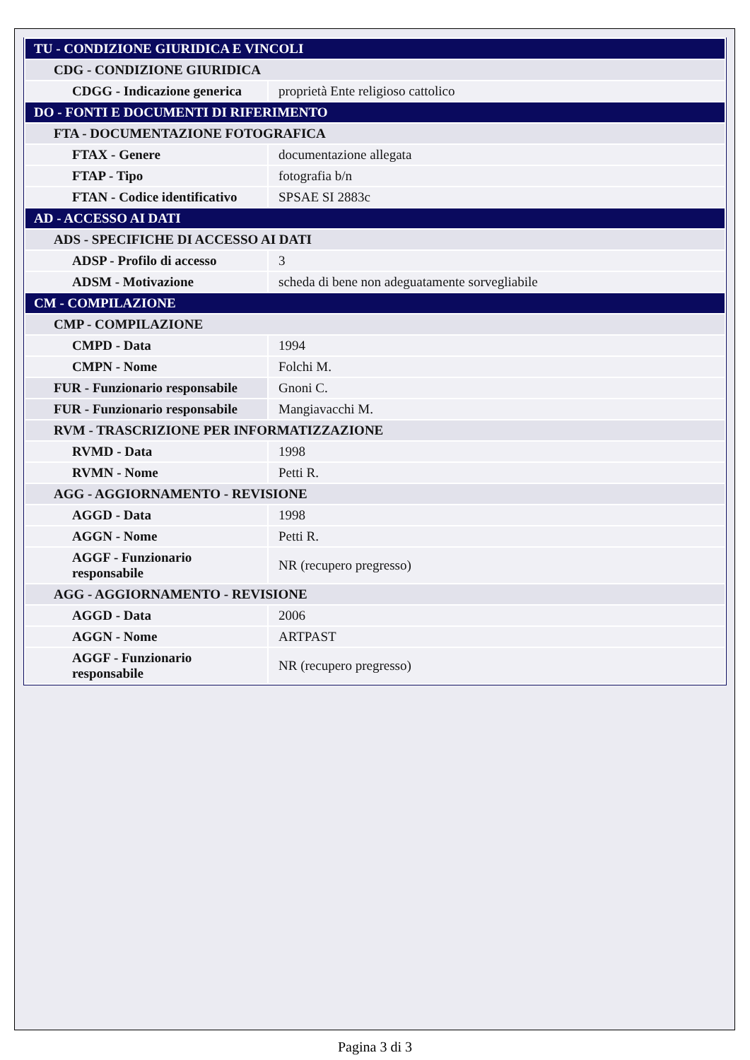| TU - CONDIZIONE GIURIDICA E VINCOLI | |
| CDG - CONDIZIONE GIURIDICA | |
| CDGG - Indicazione generica | proprietà Ente religioso cattolico |
| DO - FONTI E DOCUMENTI DI RIFERIMENTO | |
| FTA - DOCUMENTAZIONE FOTOGRAFICA | |
| FTAX - Genere | documentazione allegata |
| FTAP - Tipo | fotografia b/n |
| FTAN - Codice identificativo | SPSAE SI 2883c |
| AD - ACCESSO AI DATI | |
| ADS - SPECIFICHE DI ACCESSO AI DATI | |
| ADSP - Profilo di accesso | 3 |
| ADSM - Motivazione | scheda di bene non adeguatamente sorvegliabile |
| CM - COMPILAZIONE | |
| CMP - COMPILAZIONE | |
| CMPD - Data | 1994 |
| CMPN - Nome | Folchi M. |
| FUR - Funzionario responsabile | Gnoni C. |
| FUR - Funzionario responsabile | Mangiavacchi M. |
| RVM - TRASCRIZIONE PER INFORMATIZZAZIONE | |
| RVMD - Data | 1998 |
| RVMN - Nome | Petti R. |
| AGG - AGGIORNAMENTO - REVISIONE | |
| AGGD - Data | 1998 |
| AGGN - Nome | Petti R. |
| AGGF - Funzionario responsabile | NR (recupero pregresso) |
| AGG - AGGIORNAMENTO - REVISIONE | |
| AGGD - Data | 2006 |
| AGGN - Nome | ARTPAST |
| AGGF - Funzionario responsabile | NR (recupero pregresso) |
Pagina 3 di 3